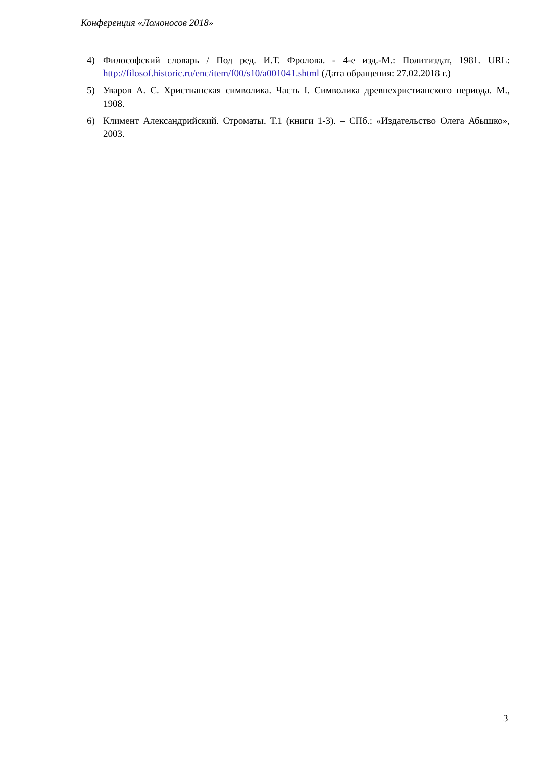Конференция «Ломоносов 2018»
4) Философский словарь / Под ред. И.Т. Фролова. - 4-е изд.-М.: Политиздат, 1981. URL: http://filosof.historic.ru/enc/item/f00/s10/a001041.shtml (Дата обращения: 27.02.2018 г.)
5) Уваров А. С. Христианская символика. Часть I. Символика древнехристианского периода. М., 1908.
6) Климент Александрийский. Строматы. Т.1 (книги 1-3). – СПб.: «Издательство Олега Абышко», 2003.
3